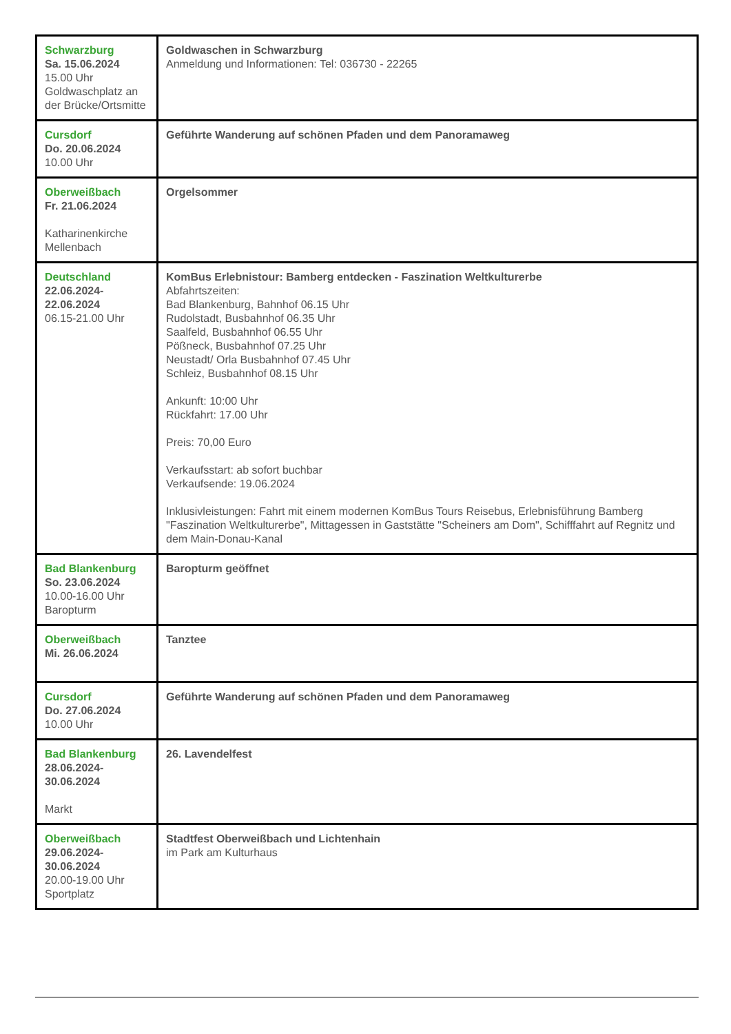| Schwarzburg Sa. 15.06.2024 15.00 Uhr Goldwaschplatz an der Brücke/Ortsmitte | Goldwaschen in Schwarzburg Anmeldung und Informationen: Tel: 036730 - 22265 |
| Cursdorf Do. 20.06.2024 10.00 Uhr | Geführte Wanderung auf schönen Pfaden und dem Panoramaweg |
| Oberweißbach Fr. 21.06.2024 Katharinenkirche Mellenbach | Orgelsommer |
| Deutschland 22.06.2024- 22.06.2024 06.15-21.00 Uhr | KomBus Erlebnistour: Bamberg entdecken - Faszination Weltkulturerbe Abfahrtszeiten: Bad Blankenburg, Bahnhof 06.15 Uhr Rudolstadt, Busbahnhof 06.35 Uhr Saalfeld, Busbahnhof 06.55 Uhr Pößneck, Busbahnhof 07.25 Uhr Neustadt/ Orla Busbahnhof 07.45 Uhr Schleiz, Busbahnhof 08.15 Uhr Ankunft: 10:00 Uhr Rückfahrt: 17.00 Uhr Preis: 70,00 Euro Verkaufsstart: ab sofort buchbar Verkaufsende: 19.06.2024 Inklusivleistungen: Fahrt mit einem modernen KomBus Tours Reisebus, Erlebnisführung Bamberg "Faszination Weltkulturerbe", Mittagessen in Gaststätte "Scheiners am Dom", Schifffahrt auf Regnitz und dem Main-Donau-Kanal |
| Bad Blankenburg So. 23.06.2024 10.00-16.00 Uhr Baropturm | Baropturm geöffnet |
| Oberweißbach Mi. 26.06.2024 | Tanztee |
| Cursdorf Do. 27.06.2024 10.00 Uhr | Geführte Wanderung auf schönen Pfaden und dem Panoramaweg |
| Bad Blankenburg 28.06.2024- 30.06.2024 Markt | 26. Lavendelfest |
| Oberweißbach 29.06.2024- 30.06.2024 20.00-19.00 Uhr Sportplatz | Stadtfest Oberweißbach und Lichtenhain im Park am Kulturhaus |